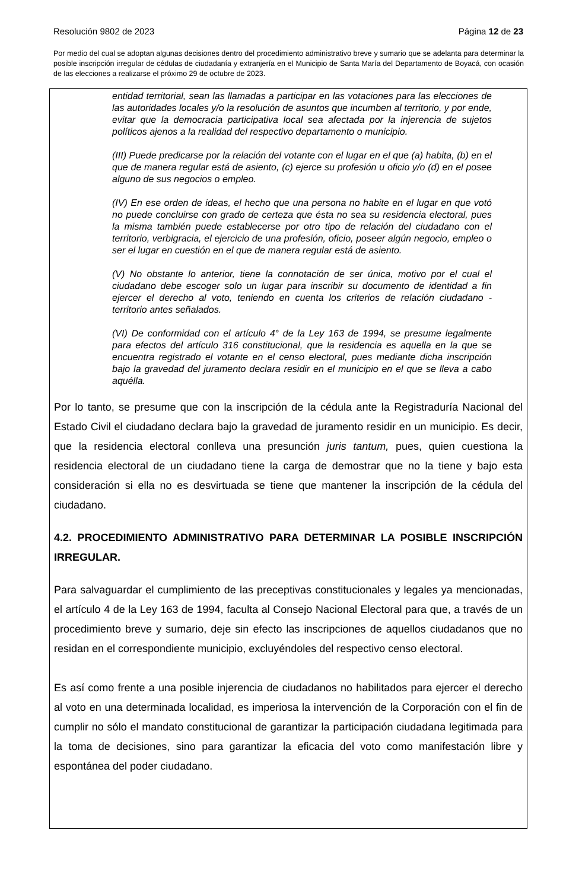Resolución 9802 de 2023 Página 12 de 23
Por medio del cual se adoptan algunas decisiones dentro del procedimiento administrativo breve y sumario que se adelanta para determinar la posible inscripción irregular de cédulas de ciudadanía y extranjería en el Municipio de Santa María del Departamento de Boyacá, con ocasión de las elecciones a realizarse el próximo 29 de octubre de 2023.
entidad territorial, sean las llamadas a participar en las votaciones para las elecciones de las autoridades locales y/o la resolución de asuntos que incumben al territorio, y por ende, evitar que la democracia participativa local sea afectada por la injerencia de sujetos políticos ajenos a la realidad del respectivo departamento o municipio.
(III) Puede predicarse por la relación del votante con el lugar en el que (a) habita, (b) en el que de manera regular está de asiento, (c) ejerce su profesión u oficio y/o (d) en el posee alguno de sus negocios o empleo.
(IV) En ese orden de ideas, el hecho que una persona no habite en el lugar en que votó no puede concluirse con grado de certeza que ésta no sea su residencia electoral, pues la misma también puede establecerse por otro tipo de relación del ciudadano con el territorio, verbigracia, el ejercicio de una profesión, oficio, poseer algún negocio, empleo o ser el lugar en cuestión en el que de manera regular está de asiento.
(V) No obstante lo anterior, tiene la connotación de ser única, motivo por el cual el ciudadano debe escoger solo un lugar para inscribir su documento de identidad a fin ejercer el derecho al voto, teniendo en cuenta los criterios de relación ciudadano - territorio antes señalados.
(VI) De conformidad con el artículo 4° de la Ley 163 de 1994, se presume legalmente para efectos del artículo 316 constitucional, que la residencia es aquella en la que se encuentra registrado el votante en el censo electoral, pues mediante dicha inscripción bajo la gravedad del juramento declara residir en el municipio en el que se lleva a cabo aquélla.
Por lo tanto, se presume que con la inscripción de la cédula ante la Registraduría Nacional del Estado Civil el ciudadano declara bajo la gravedad de juramento residir en un municipio. Es decir, que la residencia electoral conlleva una presunción juris tantum, pues, quien cuestiona la residencia electoral de un ciudadano tiene la carga de demostrar que no la tiene y bajo esta consideración si ella no es desvirtuada se tiene que mantener la inscripción de la cédula del ciudadano.
4.2. PROCEDIMIENTO ADMINISTRATIVO PARA DETERMINAR LA POSIBLE INSCRIPCIÓN IRREGULAR.
Para salvaguardar el cumplimiento de las preceptivas constitucionales y legales ya mencionadas, el artículo 4 de la Ley 163 de 1994, faculta al Consejo Nacional Electoral para que, a través de un procedimiento breve y sumario, deje sin efecto las inscripciones de aquellos ciudadanos que no residan en el correspondiente municipio, excluyéndoles del respectivo censo electoral.
Es así como frente a una posible injerencia de ciudadanos no habilitados para ejercer el derecho al voto en una determinada localidad, es imperiosa la intervención de la Corporación con el fin de cumplir no sólo el mandato constitucional de garantizar la participación ciudadana legitimada para la toma de decisiones, sino para garantizar la eficacia del voto como manifestación libre y espontánea del poder ciudadano.